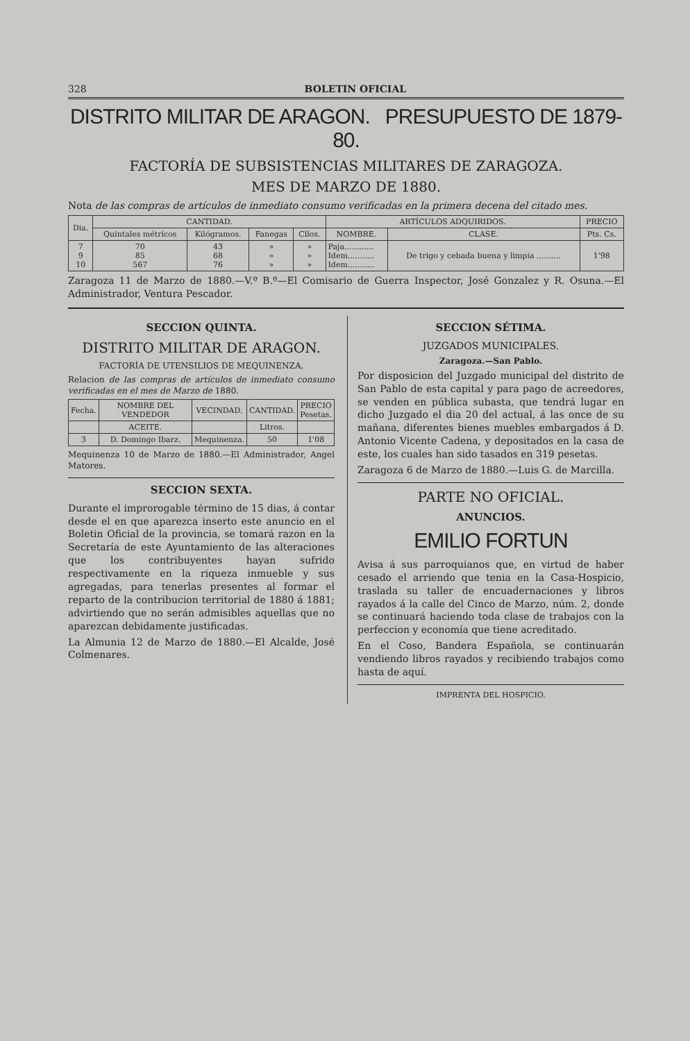328 BOLETIN OFICIAL
DISTRITO MILITAR DE ARAGON. PRESUPUESTO DE 1879-80.
FACTORÍA DE SUBSISTENCIAS MILITARES DE ZARAGOZA.
MES DE MARZO DE 1880.
Nota de las compras de artículos de inmediato consumo verificadas en la primera decena del citado mes.
| Dia. | CANTIDAD. | | | | ARTÍCULOS ADQUIRIDOS. | | PRECIO |
| --- | --- | --- | --- | --- | --- | --- | --- |
| | Quintales métricos | Kilógramos. | Fanegas | Cllos. | NOMBRE. | CLASE. | Pts. Cs. |
| 7 9 10 | 70 85 567 | 43 68 76 | » » » | » » » | Paja............ Idem........... Idem........... | De trigo y cebada buena y limpia .......... | 1'98 |
Zaragoza 11 de Marzo de 1880.—V.º B.º—El Comisario de Guerra Inspector, José Gonzalez y R. Osuna.—El Administrador, Ventura Pescador.
SECCION QUINTA.
DISTRITO MILITAR DE ARAGON.
FACTORÍA DE UTENSILIOS DE MEQUINENZA.
Relacion de las compras de artículos de inmediato consumo verificadas en el mes de Marzo de 1880.
| Fecha. | NOMBRE DEL VENDEDOR | VECINDAD. | CANTIDAD. | PRECIO Pesetas. |
| --- | --- | --- | --- | --- |
| | ACEITE. | | Litros. | |
| 3 | D. Domingo Ibarz. | Mequinenza. | 50 | 1'08 |
Mequinenza 10 de Marzo de 1880.—El Administrador, Angel Matores.
SECCION SEXTA.
Durante el improrogable término de 15 dias, á contar desde el en que aparezca inserto este anuncio en el Boletin Oficial de la provincia, se tomará razon en la Secretaría de este Ayuntamiento de las alteraciones que los contribuyentes hayan sufrido respectivamente en la riqueza inmueble y sus agregadas, para tenerlas presentes al formar el reparto de la contribucion territorial de 1880 á 1881; advirtiendo que no serán admisibles aquellas que no aparezcan debidamente justificadas.
La Almunia 12 de Marzo de 1880.—El Alcalde, José Colmenares.
SECCION SÉTIMA.
JUZGADOS MUNICIPALES.
Zaragoza.—San Pablo.
Por disposicion del Juzgado municipal del distrito de San Pablo de esta capital y para pago de acreedores, se venden en pública subasta, que tendrá lugar en dicho Juzgado el dia 20 del actual, á las once de su mañana, diferentes bienes muebles embargados á D. Antonio Vicente Cadena, y depositados en la casa de este, los cuales han sido tasados en 319 pesetas.
Zaragoza 6 de Marzo de 1880.—Luis G. de Marcilla.
PARTE NO OFICIAL.
ANUNCIOS.
EMILIO FORTUN
Avisa á sus parroquianos que, en virtud de haber cesado el arriendo que tenia en la Casa-Hospicio, traslada su taller de encuadernaciones y libros rayados á la calle del Cinco de Marzo, núm. 2, donde se continuará haciendo toda clase de trabajos con la perfeccion y economía que tiene acreditado.
En el Coso, Bandera Española, se continuarán vendiendo libros rayados y recibiendo trabajos como hasta de aquí.
IMPRENTA DEL HOSPICIO.